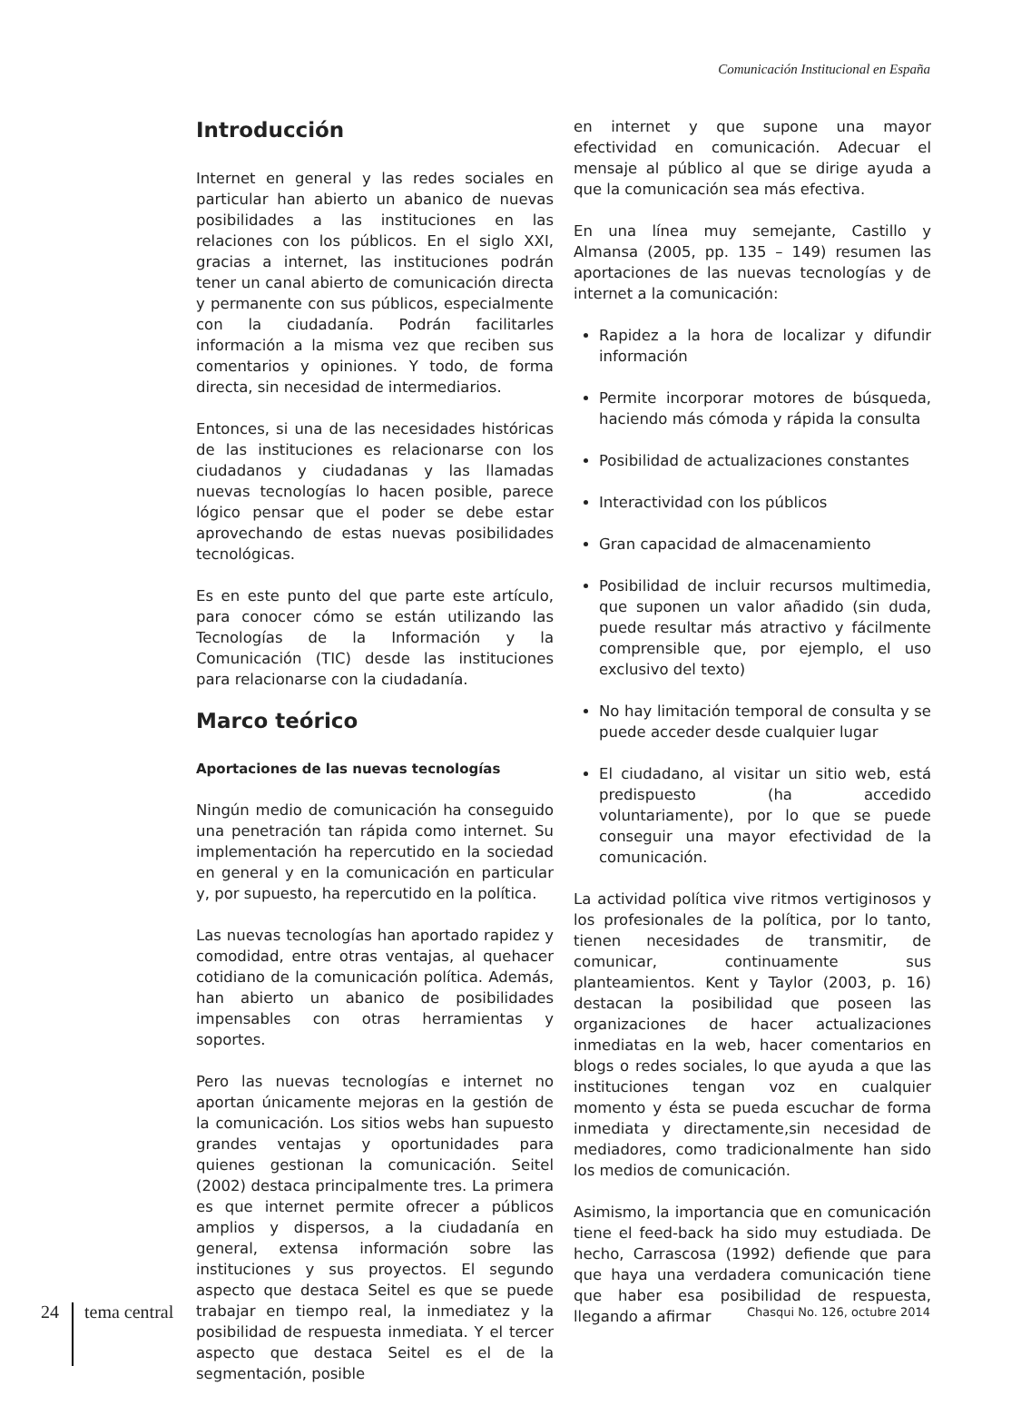Comunicación Institucional en España
Introducción
Internet en general y las redes sociales en particular han abierto un abanico de nuevas posibilidades a las instituciones en las relaciones con los públicos. En el siglo XXI, gracias a internet, las instituciones podrán tener un canal abierto de comunicación directa y permanente con sus públicos, especialmente con la ciudadanía. Podrán facilitarles información a la misma vez que reciben sus comentarios y opiniones. Y todo, de forma directa, sin necesidad de intermediarios.
Entonces, si una de las necesidades históricas de las instituciones es relacionarse con los ciudadanos y ciudadanas y las llamadas nuevas tecnologías lo hacen posible, parece lógico pensar que el poder se debe estar aprovechando de estas nuevas posibilidades tecnológicas.
Es en este punto del que parte este artículo, para conocer cómo se están utilizando las Tecnologías de la Información y la Comunicación (TIC) desde las instituciones para relacionarse con la ciudadanía.
Marco teórico
Aportaciones de las nuevas tecnologías
Ningún medio de comunicación ha conseguido una penetración tan rápida como internet. Su implementación ha repercutido en la sociedad en general y en la comunicación en particular y, por supuesto, ha repercutido en la política.
Las nuevas tecnologías han aportado rapidez y comodidad, entre otras ventajas, al quehacer cotidiano de la comunicación política. Además, han abierto un abanico de posibilidades impensables con otras herramientas y soportes.
Pero las nuevas tecnologías e internet no aportan únicamente mejoras en la gestión de la comunicación. Los sitios webs han supuesto grandes ventajas y oportunidades para quienes gestionan la comunicación. Seitel (2002) destaca principalmente tres. La primera es que internet permite ofrecer a públicos amplios y dispersos, a la ciudadanía en general, extensa información sobre las instituciones y sus proyectos. El segundo aspecto que destaca Seitel es que se puede trabajar en tiempo real, la inmediatez y la posibilidad de respuesta inmediata. Y el tercer aspecto que destaca Seitel es el de la segmentación, posible
en internet y que supone una mayor efectividad en comunicación. Adecuar el mensaje al público al que se dirige ayuda a que la comunicación sea más efectiva.
En una línea muy semejante, Castillo y Almansa (2005, pp. 135 – 149) resumen las aportaciones de las nuevas tecnologías y de internet a la comunicación:
Rapidez a la hora de localizar y difundir información
Permite incorporar motores de búsqueda, haciendo más cómoda y rápida la consulta
Posibilidad de actualizaciones constantes
Interactividad con los públicos
Gran capacidad de almacenamiento
Posibilidad de incluir recursos multimedia, que suponen un valor añadido (sin duda, puede resultar más atractivo y fácilmente comprensible que, por ejemplo, el uso exclusivo del texto)
No hay limitación temporal de consulta y se puede acceder desde cualquier lugar
El ciudadano, al visitar un sitio web, está predispuesto (ha accedido voluntariamente), por lo que se puede conseguir una mayor efectividad de la comunicación.
La actividad política vive ritmos vertiginosos y los profesionales de la política, por lo tanto, tienen necesidades de transmitir, de comunicar, continuamente sus planteamientos. Kent y Taylor (2003, p. 16) destacan la posibilidad que poseen las organizaciones de hacer actualizaciones inmediatas en la web, hacer comentarios en blogs o redes sociales, lo que ayuda a que las instituciones tengan voz en cualquier momento y ésta se pueda escuchar de forma inmediata y directamente,sin necesidad de mediadores, como tradicionalmente han sido los medios de comunicación.
Asimismo, la importancia que en comunicación tiene el feed-back ha sido muy estudiada. De hecho, Carrascosa (1992) defiende que para que haya una verdadera comunicación tiene que haber esa posibilidad de respuesta, llegando a afirmar
24 tema central Chasqui No. 126, octubre 2014